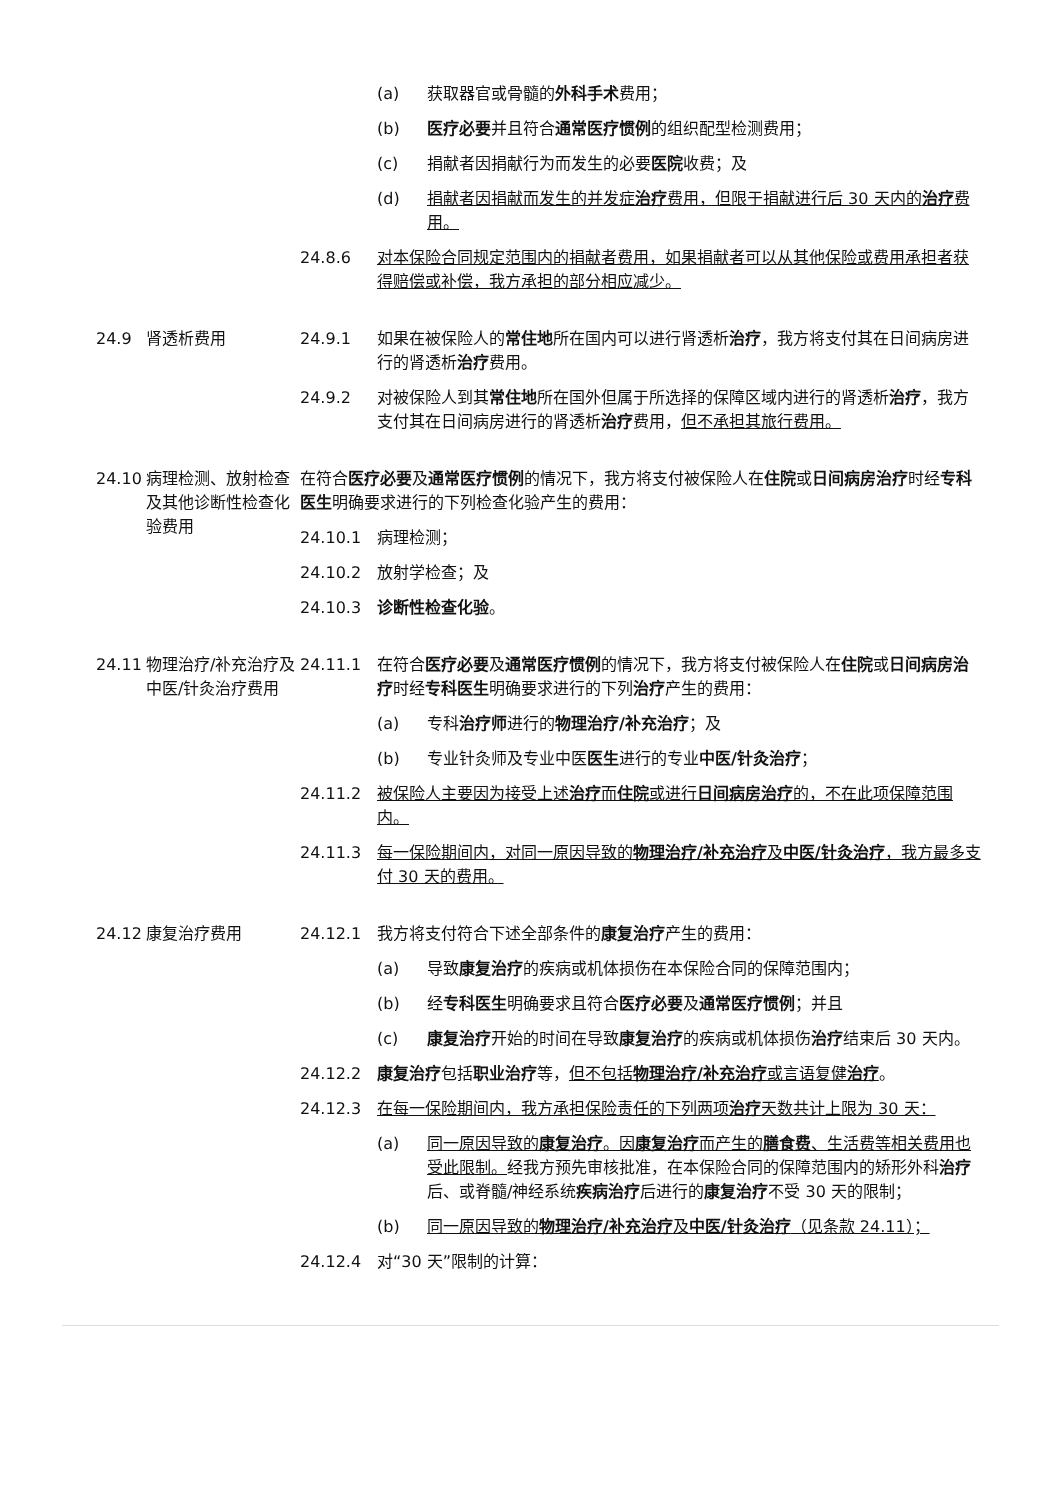(a) 获取器官或骨髓的外科手术费用；
(b) 医疗必要并且符合通常医疗惯例的组织配型检测费用；
(c) 捐献者因捐献行为而发生的必要医院收费；及
(d) 捐献者因捐献而发生的并发症治疗费用，但限于捐献进行后 30 天内的治疗费用。
24.8.6 对本保险合同规定范围内的捐献者费用，如果捐献者可以从其他保险或费用承担者获得赔偿或补偿，我方承担的部分相应减少。
24.9 肾透析费用 24.9.1 如果在被保险人的常住地所在国内可以进行肾透析治疗，我方将支付其在日间病房进行的肾透析治疗费用。
24.9.2 对被保险人到其常住地所在国外但属于所选择的保障区域内进行的肾透析治疗，我方支付其在日间病房进行的肾透析治疗费用，但不承担其旅行费用。
24.10 病理检测、放射检查及其他诊断性检查化验费用
在符合医疗必要及通常医疗惯例的情况下，我方将支付被保险人在住院或日间病房治疗时经专科医生明确要求进行的下列检查化验产生的费用：
24.10.1 病理检测；
24.10.2 放射学检查；及
24.10.3 诊断性检查化验。
24.11 物理治疗/补充治疗及中医/针灸治疗费用
24.11.1 在符合医疗必要及通常医疗惯例的情况下，我方将支付被保险人在住院或日间病房治疗时经专科医生明确要求进行的下列治疗产生的费用：
(a) 专科治疗师进行的物理治疗/补充治疗；及
(b) 专业针灸师及专业中医医生进行的专业中医/针灸治疗；
24.11.2 被保险人主要因为接受上述治疗而住院或进行日间病房治疗的，不在此项保障范围内。
24.11.3 每一保险期间内，对同一原因导致的物理治疗/补充治疗及中医/针灸治疗，我方最多支付 30 天的费用。
24.12 康复治疗费用 24.12.1 我方将支付符合下述全部条件的康复治疗产生的费用：
(a) 导致康复治疗的疾病或机体损伤在本保险合同的保障范围内；
(b) 经专科医生明确要求且符合医疗必要及通常医疗惯例；并且
(c) 康复治疗开始的时间在导致康复治疗的疾病或机体损伤治疗结束后 30 天内。
24.12.2 康复治疗包括职业治疗等，但不包括物理治疗/补充治疗或言语复健治疗。
24.12.3 在每一保险期间内，我方承担保险责任的下列两项治疗天数共计上限为 30 天：
(a) 同一原因导致的康复治疗。因康复治疗而产生的膳食费、生活费等相关费用也受此限制。经我方预先审核批准，在本保险合同的保障范围内的矫形外科治疗后、或脊髓/神经系统疾病治疗后进行的康复治疗不受 30 天的限制；
(b) 同一原因导致的物理治疗/补充治疗及中医/针灸治疗（见条款 24.11）；
24.12.4 对“30 天”限制的计算：